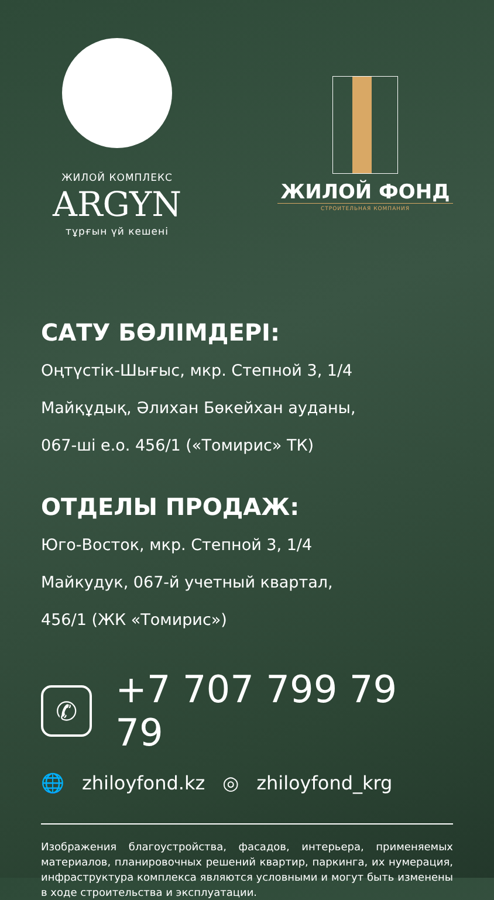ЖИЛОЙ КОМПЛЕКС
ARGYN
тұрғын үй кешені
ЖИЛОЙ ФОНД
СТРОИТЕЛЬНАЯ КОМПАНИЯ
САТУ БӨЛІМДЕРІ:
Оңтүстік-Шығыс, мкр. Степной 3, 1/4
Майқұдық, Әлихан Бөкейхан ауданы,
067-ші е.о. 456/1 («Томирис» ТК)
ОТДЕЛЫ ПРОДАЖ:
Юго-Восток, мкр. Степной 3, 1/4
Майкудук, 067-й учетный квартал,
456/1 (ЖК «Томирис»)
✆
+7 707 799 79 79
🌐 zhiloyfond.kz ◎ zhiloyfond_krg
Изображения благоустройства, фасадов, интерьера, применяемых материалов, планировочных решений квартир, паркинга, их нумерация, инфраструктура комплекса являются условными и могут быть изменены в ходе строительства и эксплуатации.